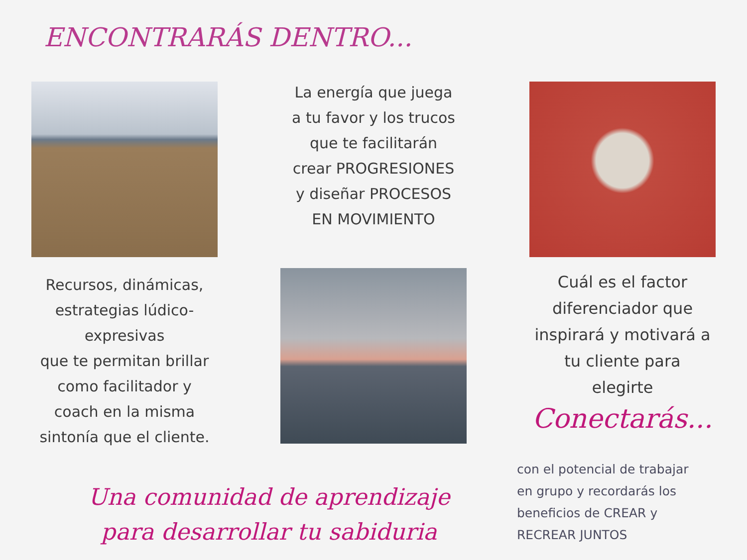ENCONTRARÁS DENTRO...
La energía que juega
a tu favor y los trucos
que te facilitarán
crear PROGRESIONES
y diseñar PROCESOS
EN MOVIMIENTO
Recursos, dinámicas,
estrategias lúdico-
expresivas
que te permitan brillar
como facilitador y
coach en la misma
sintonía que el cliente.
Cuál es el factor
diferenciador que
inspirará y motivará a
tu cliente para
elegirte
Conectarás...
Una comunidad de aprendizaje
para desarrollar tu sabiduria
con el potencial de trabajar
en grupo y recordarás los
beneficios de CREAR y
RECREAR JUNTOS